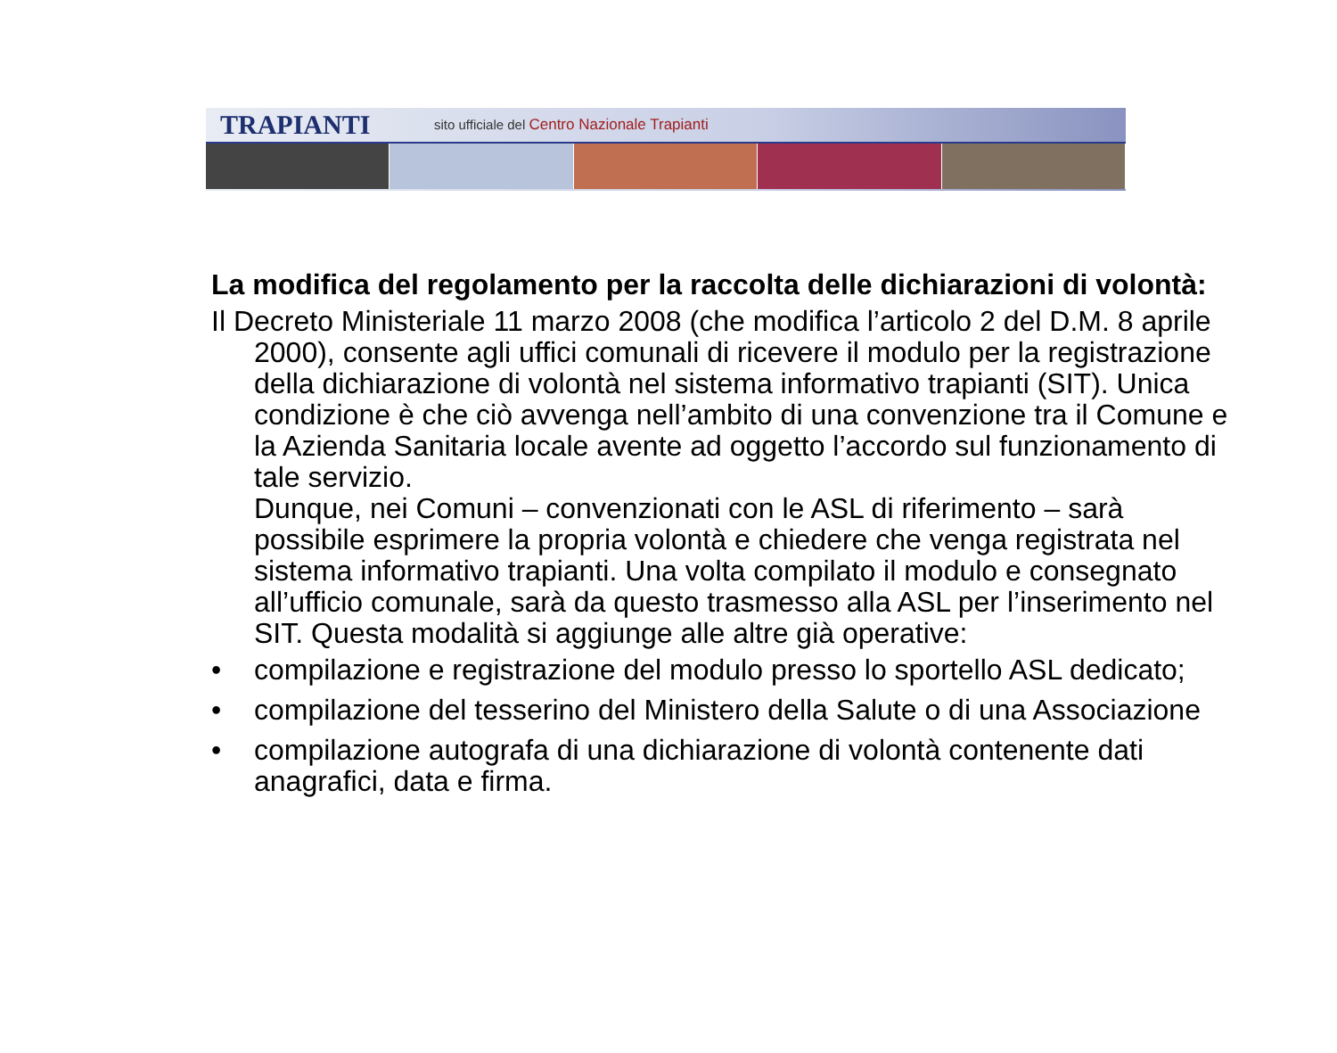TRAPIANTI
sito ufficiale del Centro Nazionale Trapianti
La modifica del regolamento per la raccolta delle dichiarazioni di volontà:
Il Decreto Ministeriale 11 marzo 2008 (che modifica l’articolo 2 del D.M. 8 aprile 2000), consente agli uffici comunali di ricevere il modulo per la registrazione della dichiarazione di volontà nel sistema informativo trapianti (SIT). Unica condizione è che ciò avvenga nell’ambito di una convenzione tra il Comune e la Azienda Sanitaria locale avente ad oggetto l’accordo sul funzionamento di tale servizio.
Dunque, nei Comuni – convenzionati con le ASL di riferimento – sarà possibile esprimere la propria volontà e chiedere che venga registrata nel sistema informativo trapianti. Una volta compilato il modulo e consegnato all’ufficio comunale, sarà da questo trasmesso alla ASL per l’inserimento nel SIT. Questa modalità si aggiunge alle altre già operative:
• compilazione e registrazione del modulo presso lo sportello ASL dedicato;
• compilazione del tesserino del Ministero della Salute o di una Associazione
• compilazione autografa di una dichiarazione di volontà contenente dati anagrafici, data e firma.